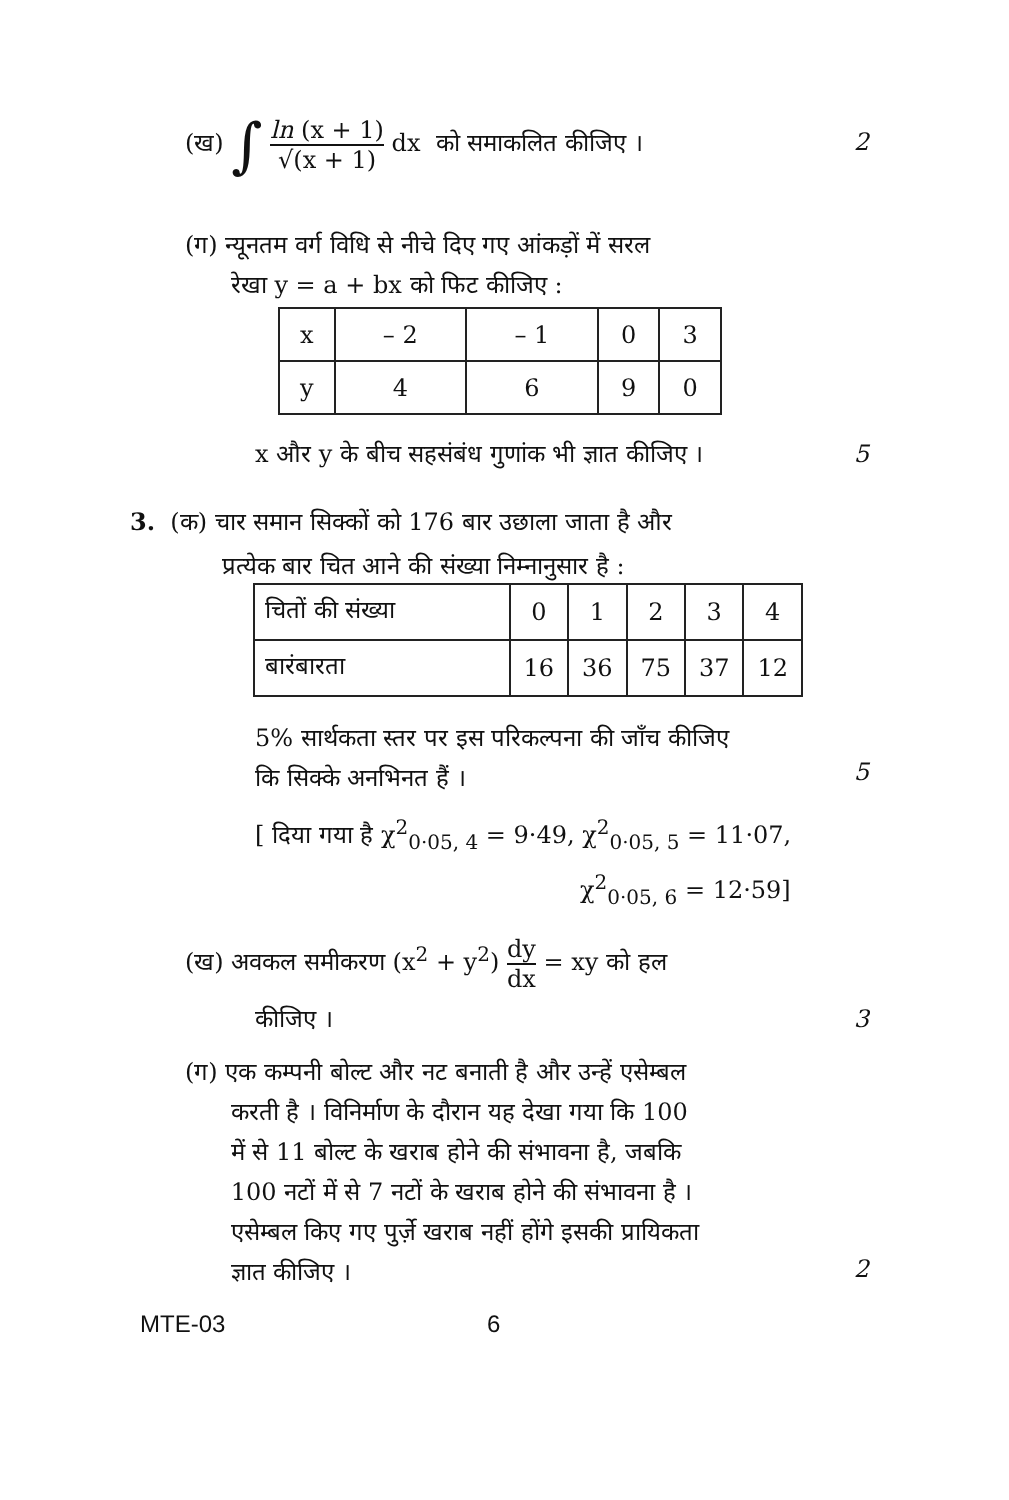(ख) ∫ ln (x + 1) √(x + 1) dx को समाकलित कीजिए ।
2
(ग) न्यूनतम वर्ग विधि से नीचे दिए गए आंकड़ों में सरल
रेखा y = a + bx को फिट कीजिए :
| x | – 2 | – 1 | 0 | 3 |
| y | 4 | 6 | 9 | 0 |
x और y के बीच सहसंबंध गुणांक भी ज्ञात कीजिए ।
5
3. (क) चार समान सिक्कों को 176 बार उछाला जाता है और
प्रत्येक बार चित आने की संख्या निम्नानुसार है :
| चितों की संख्या | 0 | 1 | 2 | 3 | 4 |
| बारंबारता | 16 | 36 | 75 | 37 | 12 |
5% सार्थकता स्तर पर इस परिकल्पना की जाँच कीजिए
कि सिक्के अनभिनत हैं ।
5
[ दिया गया है χ<sup>2</sup><sub>0·05, 4</sub> = 9·49, χ<sup>2</sup><sub>0·05, 5</sub> = 11·07,
χ<sup>2</sup><sub>0·05, 6</sub> = 12·59]
(ख) अवकल समीकरण (x<sup>2</sup> + y<sup>2</sup>) dy dx = xy को हल
कीजिए । 3
(ग) एक कम्पनी बोल्ट और नट बनाती है और उन्हें एसेम्बल
करती है । विनिर्माण के दौरान यह देखा गया कि 100
में से 11 बोल्ट के खराब होने की संभावना है, जबकि
100 नटों में से 7 नटों के खराब होने की संभावना है ।
एसेम्बल किए गए पुर्ज़े खराब नहीं होंगे इसकी प्रायिकता
ज्ञात कीजिए ।
2
MTE-03 6